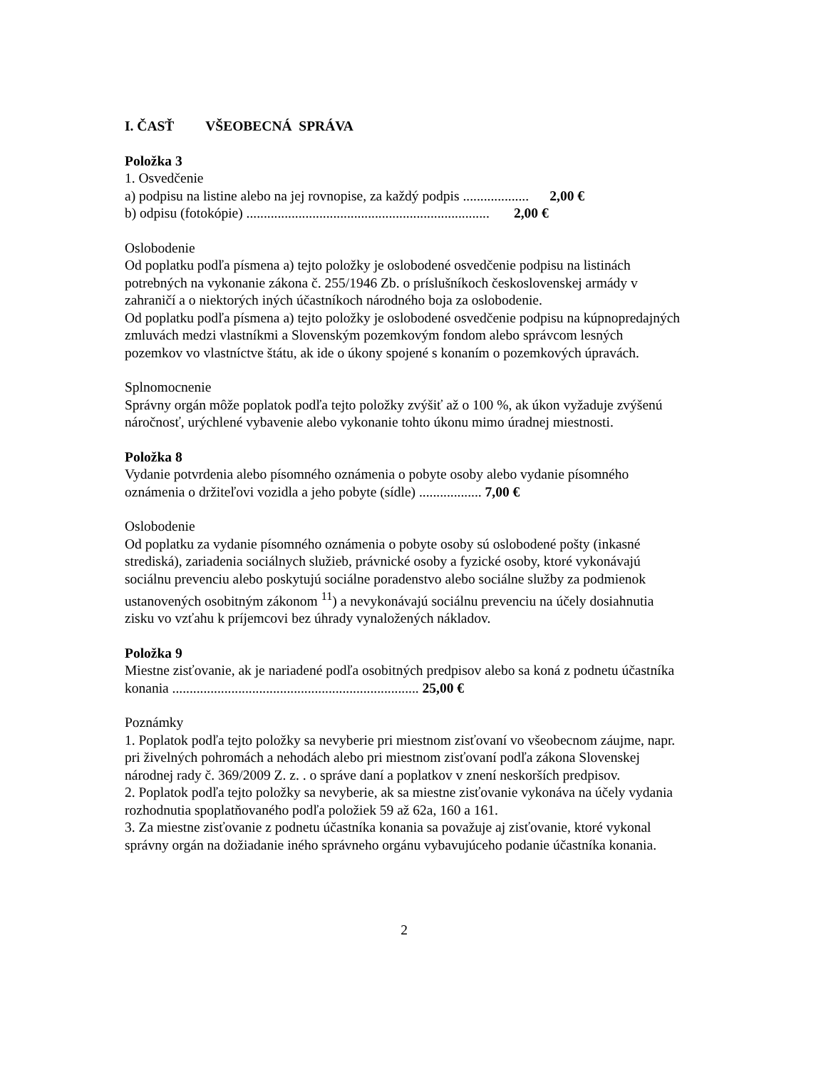I. ČASŤ VŠEOBECNÁ SPRÁVA
Položka 3
1. Osvedčenie
a) podpisu na listine alebo na jej rovnopise, za každý podpis ................... 2,00 €
b) odpisu (fotokópie) ...................................................................... 2,00 €
Oslobodenie
Od poplatku podľa písmena a) tejto položky je oslobodené osvedčenie podpisu na listinách potrebných na vykonanie zákona č. 255/1946 Zb. o príslušníkoch československej armády v zahraničí a o niektorých iných účastníkoch národného boja za oslobodenie.
Od poplatku podľa písmena a) tejto položky je oslobodené osvedčenie podpisu na kúpnopredajných zmluvách medzi vlastníkmi a Slovenským pozemkovým fondom alebo správcom lesných pozemkov vo vlastníctve štátu, ak ide o úkony spojené s konaním o pozemkových úpravách.
Splnomocnenie
Správny orgán môže poplatok podľa tejto položky zvýšiť až o 100 %, ak úkon vyžaduje zvýšenú náročnosť, urýchlené vybavenie alebo vykonanie tohto úkonu mimo úradnej miestnosti.
Položka 8
Vydanie potvrdenia alebo písomného oznámenia o pobyte osoby alebo vydanie písomného oznámenia o držiteľovi vozidla a jeho pobyte (sídle) .................. 7,00 €
Oslobodenie
Od poplatku za vydanie písomného oznámenia o pobyte osoby sú oslobodené pošty (inkasné strediská), zariadenia sociálnych služieb, právnické osoby a fyzické osoby, ktoré vykonávajú sociálnu prevenciu alebo poskytujú sociálne poradenstvo alebo sociálne služby za podmienok ustanovených osobitným zákonom <sup>11</sup>) a nevykonávajú sociálnu prevenciu na účely dosiahnutia zisku vo vzťahu k príjemcovi bez úhrady vynaložených nákladov.
Položka 9
Miestne zisťovanie, ak je nariadené podľa osobitných predpisov alebo sa koná z podnetu účastníka konania ....................................................................... 25,00 €
Poznámky
1. Poplatok podľa tejto položky sa nevyberie pri miestnom zisťovaní vo všeobecnom záujme, napr. pri živelných pohromách a nehodách alebo pri miestnom zisťovaní podľa zákona Slovenskej národnej rady č. 369/2009 Z. z. . o správe daní a poplatkov v znení neskorších predpisov.
2. Poplatok podľa tejto položky sa nevyberie, ak sa miestne zisťovanie vykonáva na účely vydania rozhodnutia spoplatňovaného podľa položiek 59 až 62a, 160 a 161.
3. Za miestne zisťovanie z podnetu účastníka konania sa považuje aj zisťovanie, ktoré vykonal správny orgán na dožiadanie iného správneho orgánu vybavujúceho podanie účastníka konania.
2